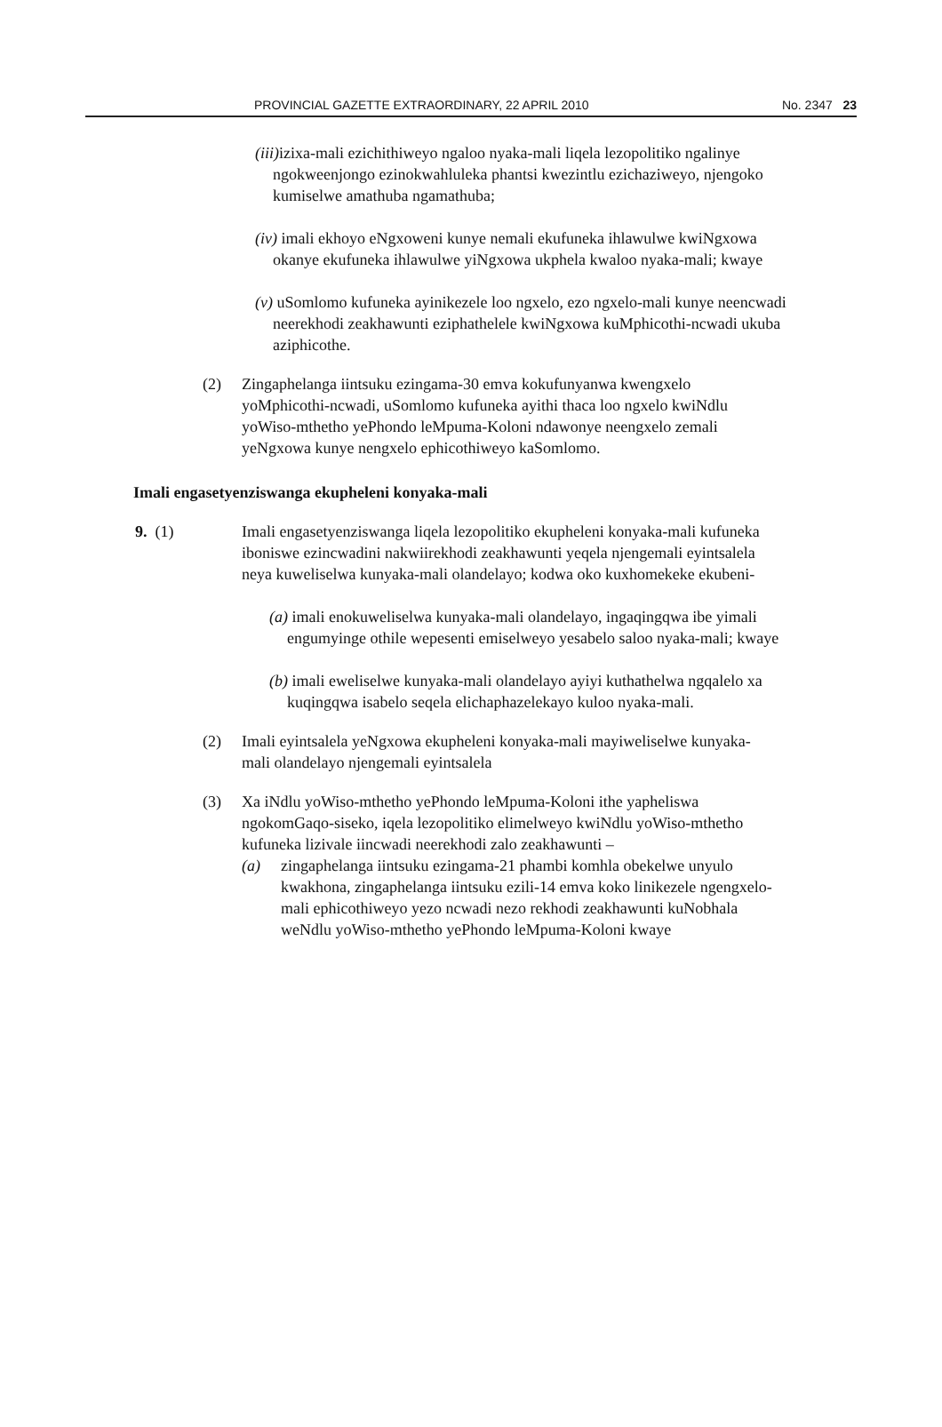PROVINCIAL GAZETTE EXTRAORDINARY, 22 APRIL 2010 No. 2347 23
(iii) izixa-mali ezichithiweyo ngaloo nyaka-mali liqela lezopolitiko ngalinye ngokweenjongo ezinokwahluleka phantsi kwezintlu ezichaziweyo, njengoko kumiselwe amathuba ngamathuba;
(iv) imali ekhoyo eNgxoweni kunye nemali ekufuneka ihlawulwe kwiNgxowa okanye ekufuneka ihlawulwe yiNgxowa ukphela kwaloo nyaka-mali; kwaye
(v) uSomlomo kufuneka ayinikezele loo ngxelo, ezo ngxelo-mali kunye neencwadi neerekhodi zeakhawunti eziphathelele kwiNgxowa kuMphicothi-ncwadi ukuba aziphicothe.
(2) Zingaphelanga iintsuku ezingama-30 emva kokufunyanwa kwengxelo yoMphicothi-ncwadi, uSomlomo kufuneka ayithi thaca loo ngxelo kwiNdlu yoWiso-mthetho yePhondo leMpuma-Koloni ndawonye neengxelo zemali yeNgxowa kunye nengxelo ephicothiweyo kaSomlomo.
Imali engasetyenziswanga ekupheleni konyaka-mali
9. (1) Imali engasetyenziswanga liqela lezopolitiko ekupheleni konyaka-mali kufuneka iboniswe ezincwadini nakwiirekhodi zeakhawunti yeqela njengemali eyintsalela neya kuweliselwa kunyaka-mali olandelayo; kodwa oko kuxhomekeke ekubeni-
(a) imali enokuweliselwa kunyaka-mali olandelayo, ingaqingqwa ibe yimali engumyinge othile wepesenti emiselweyo yesabelo saloo nyaka-mali; kwaye
(b) imali eweliselwe kunyaka-mali olandelayo ayiyi kuthathelwa ngqalelo xa kuqingqwa isabelo seqela elichaphazelekayo kuloo nyaka-mali.
(2) Imali eyintsalela yeNgxowa ekupheleni konyaka-mali mayiweliselwe kunyaka-mali olandelayo njengemali eyintsalela
(3) Xa iNdlu yoWiso-mthetho yePhondo leMpuma-Koloni ithe yapheliswa ngokomGaqo-siseko, iqela lezopolitiko elimelweyo kwiNdlu yoWiso-mthetho kufuneka lizivale iincwadi neerekhodi zalo zeakhawunti –
(a) zingaphelanga iintsuku ezingama-21 phambi komhla obekelwe unyulo kwakhona, zingaphelanga iintsuku ezili-14 emva koko linikezele ngengxelo-mali ephicothiweyo yezo ncwadi nezo rekhodi zeakhawunti kuNobhala weNdlu yoWiso-mthetho yePhondo leMpuma-Koloni kwaye